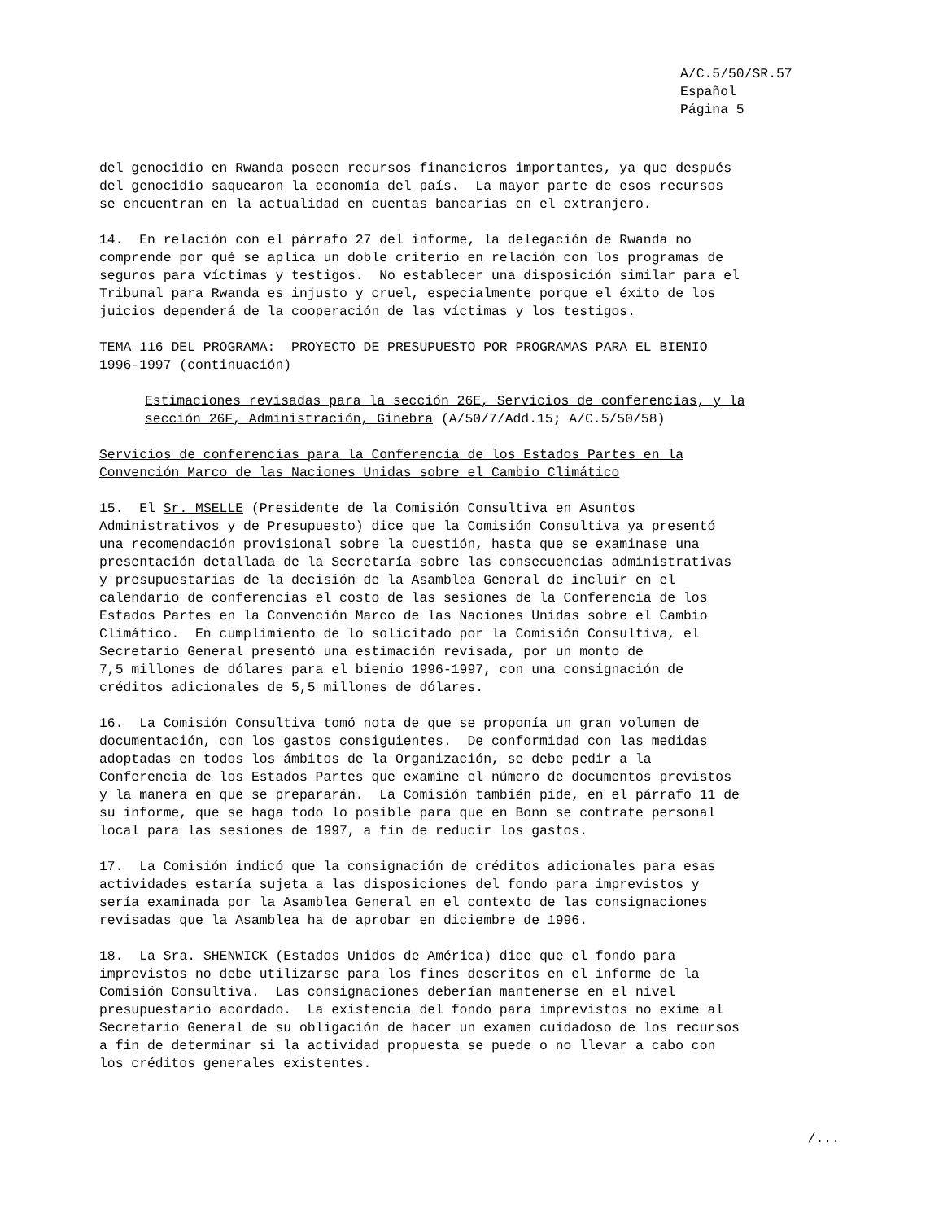A/C.5/50/SR.57
Español
Página 5
del genocidio en Rwanda poseen recursos financieros importantes, ya que después del genocidio saquearon la economía del país. La mayor parte de esos recursos se encuentran en la actualidad en cuentas bancarias en el extranjero.
14. En relación con el párrafo 27 del informe, la delegación de Rwanda no comprende por qué se aplica un doble criterio en relación con los programas de seguros para víctimas y testigos. No establecer una disposición similar para el Tribunal para Rwanda es injusto y cruel, especialmente porque el éxito de los juicios dependerá de la cooperación de las víctimas y los testigos.
TEMA 116 DEL PROGRAMA: PROYECTO DE PRESUPUESTO POR PROGRAMAS PARA EL BIENIO 1996-1997 (continuación)
Estimaciones revisadas para la sección 26E, Servicios de conferencias, y la sección 26F, Administración, Ginebra (A/50/7/Add.15; A/C.5/50/58)
Servicios de conferencias para la Conferencia de los Estados Partes en la Convención Marco de las Naciones Unidas sobre el Cambio Climático
15. El Sr. MSELLE (Presidente de la Comisión Consultiva en Asuntos Administrativos y de Presupuesto) dice que la Comisión Consultiva ya presentó una recomendación provisional sobre la cuestión, hasta que se examinase una presentación detallada de la Secretaría sobre las consecuencias administrativas y presupuestarias de la decisión de la Asamblea General de incluir en el calendario de conferencias el costo de las sesiones de la Conferencia de los Estados Partes en la Convención Marco de las Naciones Unidas sobre el Cambio Climático. En cumplimiento de lo solicitado por la Comisión Consultiva, el Secretario General presentó una estimación revisada, por un monto de 7,5 millones de dólares para el bienio 1996-1997, con una consignación de créditos adicionales de 5,5 millones de dólares.
16. La Comisión Consultiva tomó nota de que se proponía un gran volumen de documentación, con los gastos consiguientes. De conformidad con las medidas adoptadas en todos los ámbitos de la Organización, se debe pedir a la Conferencia de los Estados Partes que examine el número de documentos previstos y la manera en que se prepararán. La Comisión también pide, en el párrafo 11 de su informe, que se haga todo lo posible para que en Bonn se contrate personal local para las sesiones de 1997, a fin de reducir los gastos.
17. La Comisión indicó que la consignación de créditos adicionales para esas actividades estaría sujeta a las disposiciones del fondo para imprevistos y sería examinada por la Asamblea General en el contexto de las consignaciones revisadas que la Asamblea ha de aprobar en diciembre de 1996.
18. La Sra. SHENWICK (Estados Unidos de América) dice que el fondo para imprevistos no debe utilizarse para los fines descritos en el informe de la Comisión Consultiva. Las consignaciones deberían mantenerse en el nivel presupuestario acordado. La existencia del fondo para imprevistos no exime al Secretario General de su obligación de hacer un examen cuidadoso de los recursos a fin de determinar si la actividad propuesta se puede o no llevar a cabo con los créditos generales existentes.
/...